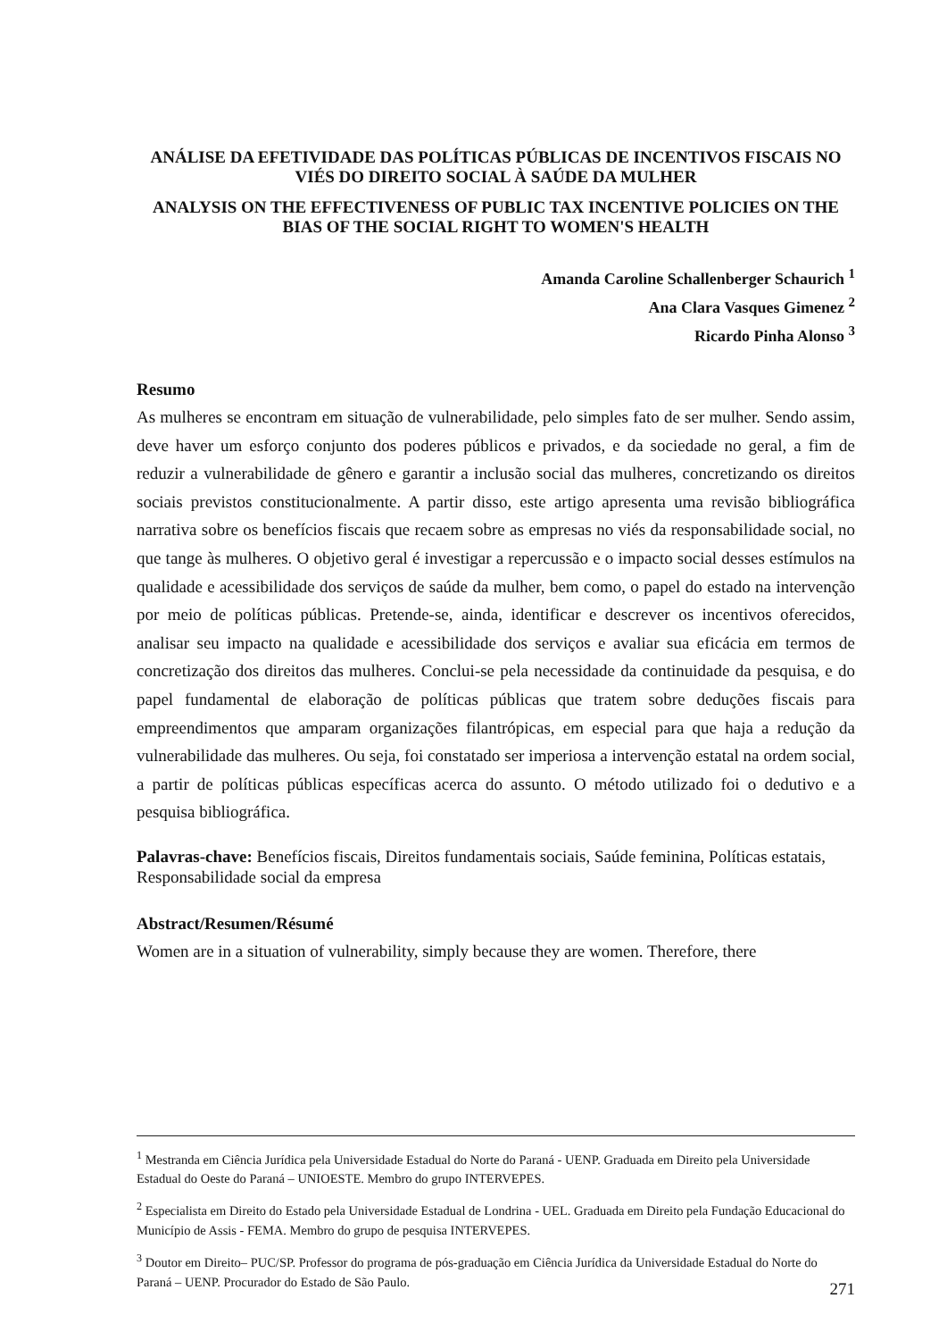ANÁLISE DA EFETIVIDADE DAS POLÍTICAS PÚBLICAS DE INCENTIVOS FISCAIS NO VIÉS DO DIREITO SOCIAL À SAÚDE DA MULHER
ANALYSIS ON THE EFFECTIVENESS OF PUBLIC TAX INCENTIVE POLICIES ON THE BIAS OF THE SOCIAL RIGHT TO WOMEN'S HEALTH
Amanda Caroline Schallenberger Schaurich <sup>1</sup>
Ana Clara Vasques Gimenez <sup>2</sup>
Ricardo Pinha Alonso <sup>3</sup>
Resumo
As mulheres se encontram em situação de vulnerabilidade, pelo simples fato de ser mulher. Sendo assim, deve haver um esforço conjunto dos poderes públicos e privados, e da sociedade no geral, a fim de reduzir a vulnerabilidade de gênero e garantir a inclusão social das mulheres, concretizando os direitos sociais previstos constitucionalmente. A partir disso, este artigo apresenta uma revisão bibliográfica narrativa sobre os benefícios fiscais que recaem sobre as empresas no viés da responsabilidade social, no que tange às mulheres. O objetivo geral é investigar a repercussão e o impacto social desses estímulos na qualidade e acessibilidade dos serviços de saúde da mulher, bem como, o papel do estado na intervenção por meio de políticas públicas. Pretende-se, ainda, identificar e descrever os incentivos oferecidos, analisar seu impacto na qualidade e acessibilidade dos serviços e avaliar sua eficácia em termos de concretização dos direitos das mulheres. Conclui-se pela necessidade da continuidade da pesquisa, e do papel fundamental de elaboração de políticas públicas que tratem sobre deduções fiscais para empreendimentos que amparam organizações filantrópicas, em especial para que haja a redução da vulnerabilidade das mulheres. Ou seja, foi constatado ser imperiosa a intervenção estatal na ordem social, a partir de políticas públicas específicas acerca do assunto. O método utilizado foi o dedutivo e a pesquisa bibliográfica.
Palavras-chave: Benefícios fiscais, Direitos fundamentais sociais, Saúde feminina, Políticas estatais, Responsabilidade social da empresa
Abstract/Resumen/Résumé
Women are in a situation of vulnerability, simply because they are women. Therefore, there
<sup>1</sup> Mestranda em Ciência Jurídica pela Universidade Estadual do Norte do Paraná - UENP. Graduada em Direito pela Universidade Estadual do Oeste do Paraná – UNIOESTE. Membro do grupo INTERVEPES.
<sup>2</sup> Especialista em Direito do Estado pela Universidade Estadual de Londrina - UEL. Graduada em Direito pela Fundação Educacional do Município de Assis - FEMA. Membro do grupo de pesquisa INTERVEPES.
<sup>3</sup> Doutor em Direito– PUC/SP. Professor do programa de pós-graduação em Ciência Jurídica da Universidade Estadual do Norte do Paraná – UENP. Procurador do Estado de São Paulo.
271